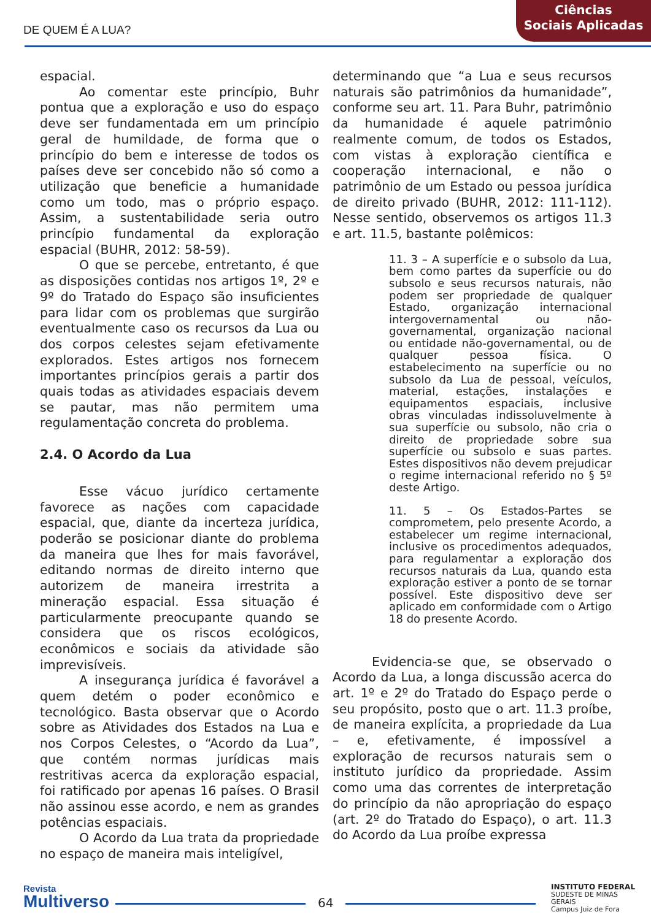DE QUEM É A LUA?
Ciências
Sociais Aplicadas
espacial.
Ao comentar este princípio, Buhr pontua que a exploração e uso do espaço deve ser fundamentada em um princípio geral de humildade, de forma que o princípio do bem e interesse de todos os países deve ser concebido não só como a utilização que beneficie a humanidade como um todo, mas o próprio espaço. Assim, a sustentabilidade seria outro princípio fundamental da exploração espacial (BUHR, 2012: 58-59).
O que se percebe, entretanto, é que as disposições contidas nos artigos 1º, 2º e 9º do Tratado do Espaço são insuficientes para lidar com os problemas que surgirão eventualmente caso os recursos da Lua ou dos corpos celestes sejam efetivamente explorados. Estes artigos nos fornecem importantes princípios gerais a partir dos quais todas as atividades espaciais devem se pautar, mas não permitem uma regulamentação concreta do problema.
2.4. O Acordo da Lua
Esse vácuo jurídico certamente favorece as nações com capacidade espacial, que, diante da incerteza jurídica, poderão se posicionar diante do problema da maneira que lhes for mais favorável, editando normas de direito interno que autorizem de maneira irrestrita a mineração espacial. Essa situação é particularmente preocupante quando se considera que os riscos ecológicos, econômicos e sociais da atividade são imprevisíveis.
A insegurança jurídica é favorável a quem detém o poder econômico e tecnológico. Basta observar que o Acordo sobre as Atividades dos Estados na Lua e nos Corpos Celestes, o “Acordo da Lua”, que contém normas jurídicas mais restritivas acerca da exploração espacial, foi ratificado por apenas 16 países. O Brasil não assinou esse acordo, e nem as grandes potências espaciais.
O Acordo da Lua trata da propriedade no espaço de maneira mais inteligível,
determinando que “a Lua e seus recursos naturais são patrimônios da humanidade”, conforme seu art. 11. Para Buhr, patrimônio da humanidade é aquele patrimônio realmente comum, de todos os Estados, com vistas à exploração científica e cooperação internacional, e não o patrimônio de um Estado ou pessoa jurídica de direito privado (BUHR, 2012: 111-112). Nesse sentido, observemos os artigos 11.3 e art. 11.5, bastante polêmicos:
11. 3 – A superfície e o subsolo da Lua, bem como partes da superfície ou do subsolo e seus recursos naturais, não podem ser propriedade de qualquer Estado, organização internacional intergovernamental ou não-governamental, organização nacional ou entidade não-governamental, ou de qualquer pessoa física. O estabelecimento na superfície ou no subsolo da Lua de pessoal, veículos, material, estações, instalações e equipamentos espaciais, inclusive obras vinculadas indissoluvelmente à sua superfície ou subsolo, não cria o direito de propriedade sobre sua superfície ou subsolo e suas partes. Estes dispositivos não devem prejudicar o regime internacional referido no § 5º deste Artigo.
11. 5 – Os Estados-Partes se comprometem, pelo presente Acordo, a estabelecer um regime internacional, inclusive os procedimentos adequados, para regulamentar a exploração dos recursos naturais da Lua, quando esta exploração estiver a ponto de se tornar possível. Este dispositivo deve ser aplicado em conformidade com o Artigo 18 do presente Acordo.
Evidencia-se que, se observado o Acordo da Lua, a longa discussão acerca do art. 1º e 2º do Tratado do Espaço perde o seu propósito, posto que o art. 11.3 proíbe, de maneira explícita, a propriedade da Lua – e, efetivamente, é impossível a exploração de recursos naturais sem o instituto jurídico da propriedade. Assim como uma das correntes de interpretação do princípio da não apropriação do espaço (art. 2º do Tratado do Espaço), o art. 11.3 do Acordo da Lua proíbe expressa
Revista
Multiverso
64
INSTITUTO FEDERAL
SUDESTE DE MINAS GERAIS
Campus Juiz de Fora